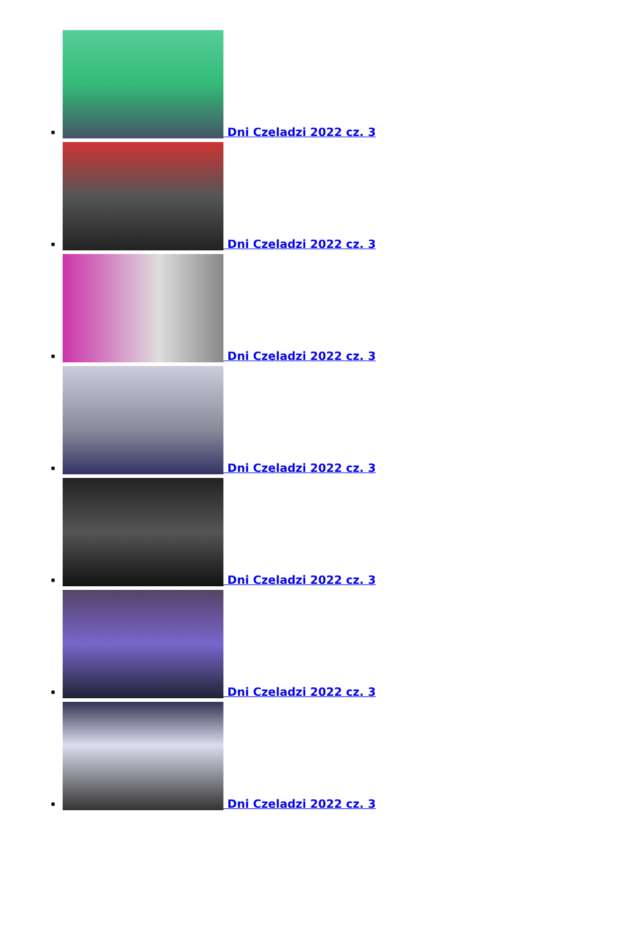Dni Czeladzi 2022 cz. 3
Dni Czeladzi 2022 cz. 3
Dni Czeladzi 2022 cz. 3
Dni Czeladzi 2022 cz. 3
Dni Czeladzi 2022 cz. 3
Dni Czeladzi 2022 cz. 3
Dni Czeladzi 2022 cz. 3